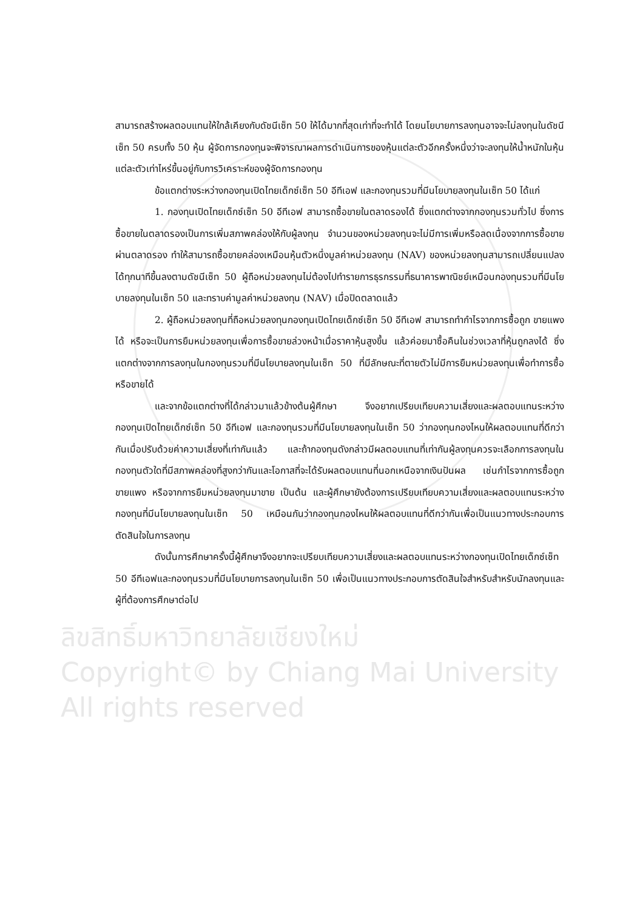ลิขสิทธิ์มหาวิทยาลัยเชียงใหม่
Copyright© by Chiang Mai University
All rights reserved
สามารถสร้างผลตอบแทนให้ใกล้เคียงกับดัชนีเซ็ท 50 ให้ได้มากที่สุดเท่าที่จะทำได้ โดยนโยบายการลงทุนอาจจะไม่ลงทุนในดัชนีเซ็ท 50 ครบทั้ง 50 หุ้น ผู้จัดการกองทุนจะพิจารณาผลการดำเนินการของหุ้นแต่ละตัวอีกครั้งหนึ่งว่าจะลงทุนให้น้ำหนักในหุ้นแต่ละตัวเท่าไหร่ขึ้นอยู่กับการวิเคราะห์ของผู้จัดการกองทุน
ข้อแตกต่างระหว่างกองทุนเปิดไทยเด็กซ์เซ็ท 50 อีทีเอฟ และกองทุนรวมที่มีนโยบายลงทุนในเซ็ท 50 ได้แก่
1. กองทุนเปิดไทยเด็กซ์เซ็ท 50 อีทีเอฟ สามารถซื้อขายในตลาดรองได้ ซึ่งแตกต่างจากกองทุนรวมทั่วไป ซึ่งการซื้อขายในตลาดรองเป็นการเพิ่มสภาพคล่องให้กับผู้ลงทุน จำนวนของหน่วยลงทุนจะไม่มีการเพิ่มหรือลดเนื่องจากการซื้อขายผ่านตลาดรอง ทำให้สามารถซื้อขายคล่องเหมือนหุ้นตัวหนึ่งมูลค่าหน่วยลงทุน (NAV) ของหน่วยลงทุนสามารถเปลี่ยนแปลงได้ทุกนาทีขึ้นลงตามดัชนีเซ็ท 50 ผู้ถือหน่วยลงทุนไม่ต้องไปทำรายการธุรกรรมที่ธนาคารพาณิชย์เหมือนกองทุนรวมที่มีนโยบายลงทุนในเซ็ท 50 และทราบค่ามูลค่าหน่วยลงทุน (NAV) เมื่อปิดตลาดแล้ว
2. ผู้ถือหน่วยลงทุนที่ถือหน่วยลงทุนกองทุนเปิดไทยเด็กซ์เซ็ท 50 อีทีเอฟ สามารถทำกำไรจากการซื้อถูก ขายแพง ได้ หรือจะเป็นการยืมหน่วยลงทุนเพื่อการซื้อขายล่วงหน้าเมื่อราคาหุ้นสูงขึ้น แล้วค่อยมาซื้อคืนในช่วงเวลาที่หุ้นถูกลงได้ ซึ่งแตกต่างจากการลงทุนในกองทุนรวมที่มีนโยบายลงทุนในเซ็ท 50 ที่มีลักษณะที่ตายตัวไม่มีการยืมหน่วยลงทุนเพื่อทำการซื้อหรือขายได้
และจากข้อแตกต่างที่ได้กล่าวมาแล้วข้างต้นผู้ศึกษา จึงอยากเปรียบเทียบความเสี่ยงและผลตอบแทนระหว่างกองทุนเปิดไทยเด็กซ์เซ็ท 50 อีทีเอฟ และกองทุนรวมที่มีนโยบายลงทุนในเซ็ท 50 ว่ากองทุนกองไหนให้ผลตอบแทนที่ดีกว่ากันเมื่อปรับด้วยค่าความเสี่ยงที่เท่ากันแล้ว และถ้ากองทุนดังกล่าวมีผลตอบแทนที่เท่ากันผู้ลงทุนควรจะเลือกการลงทุนในกองทุนตัวใดที่มีสภาพคล่องที่สูงกว่ากันและโอกาสที่จะได้รับผลตอบแทนที่นอกเหนือจากเงินปันผล เช่นกำไรจากการซื้อถูก ขายแพง หรือจากการยืมหน่วยลงทุนมาขาย เป็นต้น และผู้ศึกษายังต้องการเปรียบเทียบความเสี่ยงและผลตอบแทนระหว่างกองทุนที่มีนโยบายลงทุนในเซ็ท 50 เหมือนกันว่ากองทุนกองไหนให้ผลตอบแทนที่ดีกว่ากันเพื่อเป็นแนวทางประกอบการตัดสินใจในการลงทุน
ดังนั้นการศึกษาครั้งนี้ผู้ศึกษาจึงอยากจะเปรียบเทียบความเสี่ยงและผลตอบแทนระหว่างกองทุนเปิดไทยเด็กซ์เซ็ท 50 อีทีเอฟและกองทุนรวมที่มีนโยบายการลงทุนในเซ็ท 50 เพื่อเป็นแนวทางประกอบการตัดสินใจสำหรับสำหรับนักลงทุนและผู้ที่ต้องการศึกษาต่อไป